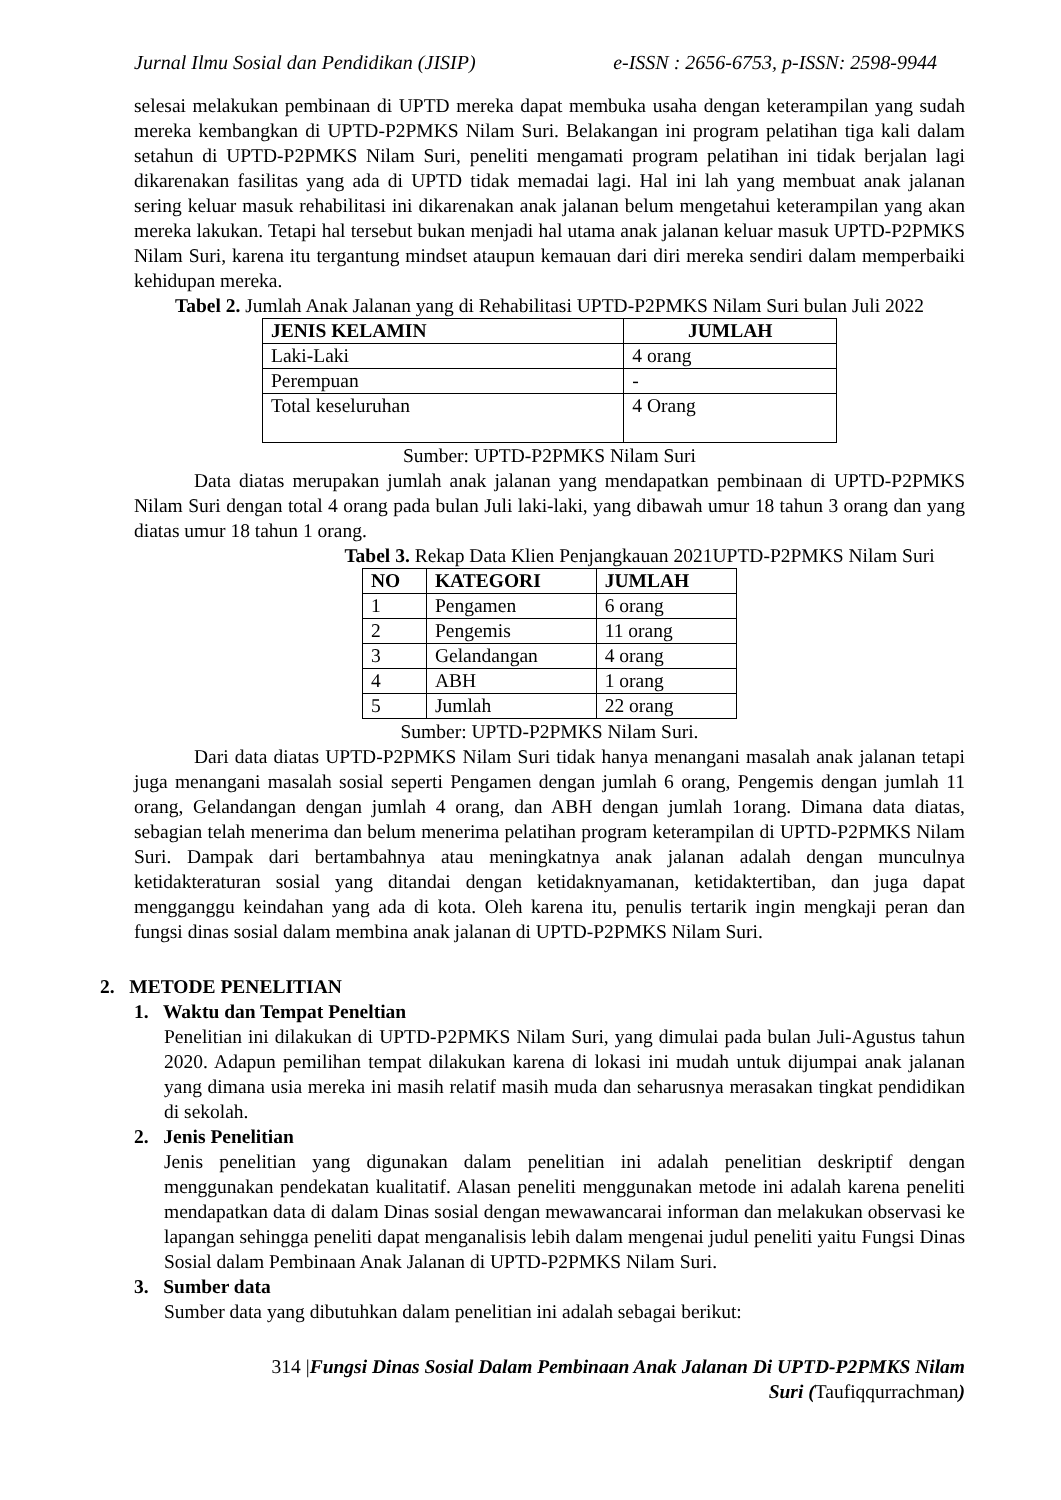Jurnal Ilmu Sosial dan Pendidikan (JISIP) e-ISSN : 2656-6753, p-ISSN: 2598-9944
selesai melakukan pembinaan di UPTD mereka dapat membuka usaha dengan keterampilan yang sudah mereka kembangkan di UPTD-P2PMKS Nilam Suri. Belakangan ini program pelatihan tiga kali dalam setahun di UPTD-P2PMKS Nilam Suri, peneliti mengamati program pelatihan ini tidak berjalan lagi dikarenakan fasilitas yang ada di UPTD tidak memadai lagi. Hal ini lah yang membuat anak jalanan sering keluar masuk rehabilitasi ini dikarenakan anak jalanan belum mengetahui keterampilan yang akan mereka lakukan. Tetapi hal tersebut bukan menjadi hal utama anak jalanan keluar masuk UPTD-P2PMKS Nilam Suri, karena itu tergantung mindset ataupun kemauan dari diri mereka sendiri dalam memperbaiki kehidupan mereka.
Tabel 2. Jumlah Anak Jalanan yang di Rehabilitasi UPTD-P2PMKS Nilam Suri bulan Juli 2022
| JENIS KELAMIN | JUMLAH |
| --- | --- |
| Laki-Laki | 4 orang |
| Perempuan | - |
| Total keseluruhan | 4 Orang |
Sumber: UPTD-P2PMKS Nilam Suri
Data diatas merupakan jumlah anak jalanan yang mendapatkan pembinaan di UPTD-P2PMKS Nilam Suri dengan total 4 orang pada bulan Juli laki-laki, yang dibawah umur 18 tahun 3 orang dan yang diatas umur 18 tahun 1 orang.
Tabel 3. Rekap Data Klien Penjangkauan 2021UPTD-P2PMKS Nilam Suri
| NO | KATEGORI | JUMLAH |
| --- | --- | --- |
| 1 | Pengamen | 6 orang |
| 2 | Pengemis | 11 orang |
| 3 | Gelandangan | 4 orang |
| 4 | ABH | 1 orang |
| 5 | Jumlah | 22 orang |
Sumber: UPTD-P2PMKS Nilam Suri.
Dari data diatas UPTD-P2PMKS Nilam Suri tidak hanya menangani masalah anak jalanan tetapi juga menangani masalah sosial seperti Pengamen dengan jumlah 6 orang, Pengemis dengan jumlah 11 orang, Gelandangan dengan jumlah 4 orang, dan ABH dengan jumlah 1orang. Dimana data diatas, sebagian telah menerima dan belum menerima pelatihan program keterampilan di UPTD-P2PMKS Nilam Suri. Dampak dari bertambahnya atau meningkatnya anak jalanan adalah dengan munculnya ketidakteraturan sosial yang ditandai dengan ketidaknyamanan, ketidaktertiban, dan juga dapat mengganggu keindahan yang ada di kota. Oleh karena itu, penulis tertarik ingin mengkaji peran dan fungsi dinas sosial dalam membina anak jalanan di UPTD-P2PMKS Nilam Suri.
2. METODE PENELITIAN
1. Waktu dan Tempat Peneltian
Penelitian ini dilakukan di UPTD-P2PMKS Nilam Suri, yang dimulai pada bulan Juli-Agustus tahun 2020. Adapun pemilihan tempat dilakukan karena di lokasi ini mudah untuk dijumpai anak jalanan yang dimana usia mereka ini masih relatif masih muda dan seharusnya merasakan tingkat pendidikan di sekolah.
2. Jenis Penelitian
Jenis penelitian yang digunakan dalam penelitian ini adalah penelitian deskriptif dengan menggunakan pendekatan kualitatif. Alasan peneliti menggunakan metode ini adalah karena peneliti mendapatkan data di dalam Dinas sosial dengan mewawancarai informan dan melakukan observasi ke lapangan sehingga peneliti dapat menganalisis lebih dalam mengenai judul peneliti yaitu Fungsi Dinas Sosial dalam Pembinaan Anak Jalanan di UPTD-P2PMKS Nilam Suri.
3. Sumber data
Sumber data yang dibutuhkan dalam penelitian ini adalah sebagai berikut:
314 |Fungsi Dinas Sosial Dalam Pembinaan Anak Jalanan Di UPTD-P2PMKS Nilam
Suri (Taufiqqurrachman)